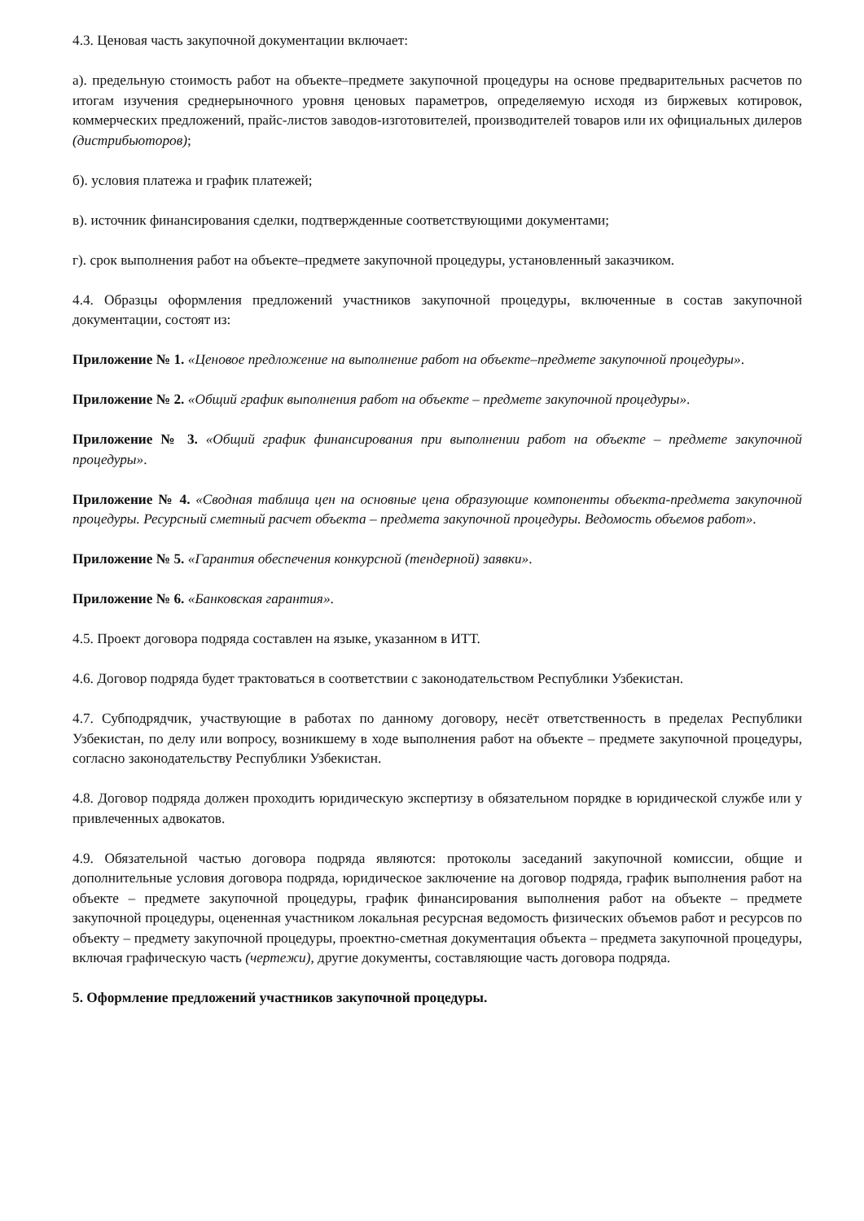4.3. Ценовая часть закупочной документации включает:
а). предельную стоимость работ на объекте–предмете закупочной процедуры на основе предварительных расчетов по итогам изучения среднерыночного уровня ценовых параметров, определяемую исходя из биржевых котировок, коммерческих предложений, прайс-листов заводов-изготовителей, производителей товаров или их официальных дилеров (дистрибьюторов);
б). условия платежа и график платежей;
в). источник финансирования сделки, подтвержденные соответствующими документами;
г). срок выполнения работ на объекте–предмете закупочной процедуры, установленный заказчиком.
4.4. Образцы оформления предложений участников закупочной процедуры, включенные в состав закупочной документации, состоят из:
Приложение № 1. «Ценовое предложение на выполнение работ на объекте–предмете закупочной процедуры».
Приложение № 2. «Общий график выполнения работ на объекте – предмете закупочной процедуры».
Приложение № 3. «Общий график финансирования при выполнении работ на объекте – предмете закупочной процедуры».
Приложение № 4. «Сводная таблица цен на основные цена образующие компоненты объекта-предмета закупочной процедуры. Ресурсный сметный расчет объекта – предмета закупочной процедуры. Ведомость объемов работ».
Приложение № 5. «Гарантия обеспечения конкурсной (тендерной) заявки».
Приложение № 6. «Банковская гарантия».
4.5. Проект договора подряда составлен на языке, указанном в ИТТ.
4.6. Договор подряда будет трактоваться в соответствии с законодательством Республики Узбекистан.
4.7. Субподрядчик, участвующие в работах по данному договору, несёт ответственность в пределах Республики Узбекистан, по делу или вопросу, возникшему в ходе выполнения работ на объекте – предмете закупочной процедуры, согласно законодательству Республики Узбекистан.
4.8. Договор подряда должен проходить юридическую экспертизу в обязательном порядке в юридической службе или у привлеченных адвокатов.
4.9. Обязательной частью договора подряда являются: протоколы заседаний закупочной комиссии, общие и дополнительные условия договора подряда, юридическое заключение на договор подряда, график выполнения работ на объекте – предмете закупочной процедуры, график финансирования выполнения работ на объекте – предмете закупочной процедуры, оцененная участником локальная ресурсная ведомость физических объемов работ и ресурсов по объекту – предмету закупочной процедуры, проектно-сметная документация объекта – предмета закупочной процедуры, включая графическую часть (чертежи), другие документы, составляющие часть договора подряда.
5. Оформление предложений участников закупочной процедуры.